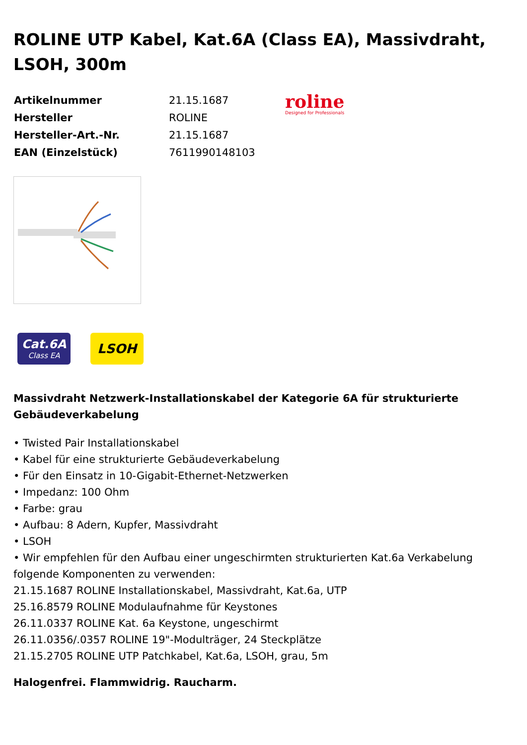ROLINE UTP Kabel, Kat.6A (Class EA), Massivdraht, LSOH, 300m
| Artikelnummer | 21.15.1687 |
| Hersteller | ROLINE |
| Hersteller-Art.-Nr. | 21.15.1687 |
| EAN (Einzelstück) | 7611990148103 |
roline
Designed for Professionals
Cat.6A
Class EA
LSOH
Massivdraht Netzwerk-Installationskabel der Kategorie 6A für strukturierte Gebäudeverkabelung
• Twisted Pair Installationskabel
• Kabel für eine strukturierte Gebäudeverkabelung
• Für den Einsatz in 10-Gigabit-Ethernet-Netzwerken
• Impedanz: 100 Ohm
• Farbe: grau
• Aufbau: 8 Adern, Kupfer, Massivdraht
• LSOH
• Wir empfehlen für den Aufbau einer ungeschirmten strukturierten Kat.6a Verkabelung folgende Komponenten zu verwenden:
21.15.1687 ROLINE Installationskabel, Massivdraht, Kat.6a, UTP
25.16.8579 ROLINE Modulaufnahme für Keystones
26.11.0337 ROLINE Kat. 6a Keystone, ungeschirmt
26.11.0356/.0357 ROLINE 19"-Modulträger, 24 Steckplätze
21.15.2705 ROLINE UTP Patchkabel, Kat.6a, LSOH, grau, 5m
Halogenfrei. Flammwidrig. Raucharm.